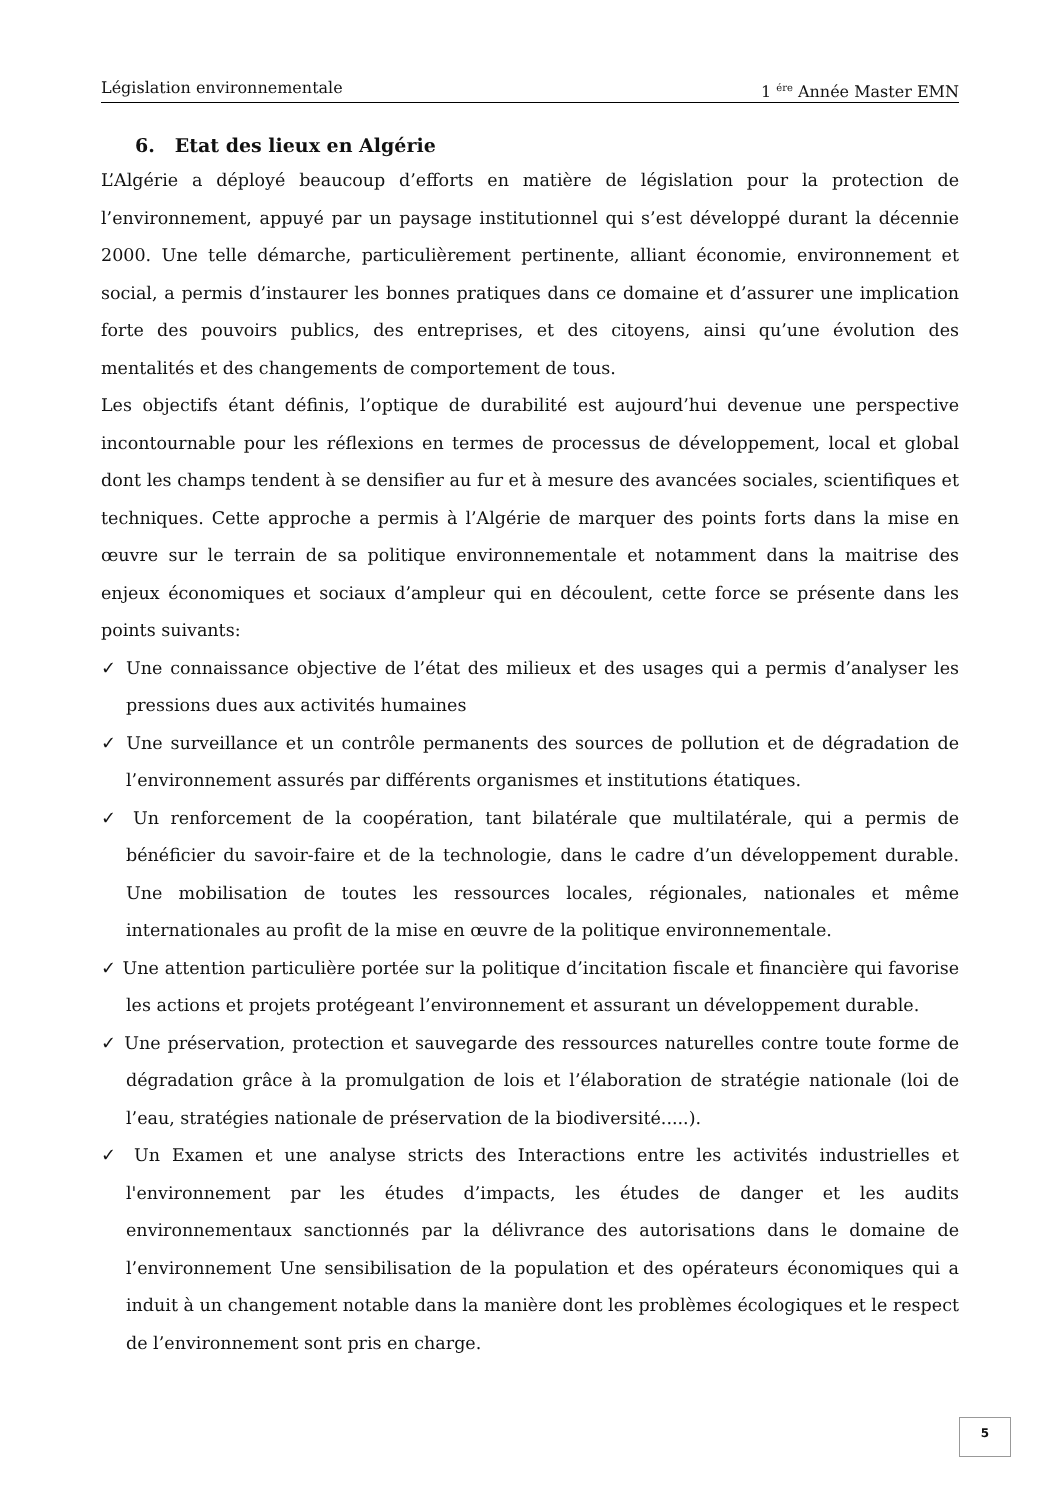Législation environnementale 1 <sup>ére</sup> Année Master EMN
6. Etat des lieux en Algérie
L’Algérie a déployé beaucoup d’efforts en matière de législation pour la protection de l’environnement, appuyé par un paysage institutionnel qui s’est développé durant la décennie 2000. Une telle démarche, particulièrement pertinente, alliant économie, environnement et social, a permis d’instaurer les bonnes pratiques dans ce domaine et d’assurer une implication forte des pouvoirs publics, des entreprises, et des citoyens, ainsi qu’une évolution des mentalités et des changements de comportement de tous.
Les objectifs étant définis, l’optique de durabilité est aujourd’hui devenue une perspective incontournable pour les réflexions en termes de processus de développement, local et global dont les champs tendent à se densifier au fur et à mesure des avancées sociales, scientifiques et techniques. Cette approche a permis à l’Algérie de marquer des points forts dans la mise en œuvre sur le terrain de sa politique environnementale et notamment dans la maitrise des enjeux économiques et sociaux d’ampleur qui en découlent, cette force se présente dans les points suivants:
✓ Une connaissance objective de l’état des milieux et des usages qui a permis d’analyser les pressions dues aux activités humaines
✓ Une surveillance et un contrôle permanents des sources de pollution et de dégradation de l’environnement assurés par différents organismes et institutions étatiques.
✓ Un renforcement de la coopération, tant bilatérale que multilatérale, qui a permis de bénéficier du savoir-faire et de la technologie, dans le cadre d’un développement durable. Une mobilisation de toutes les ressources locales, régionales, nationales et même internationales au profit de la mise en œuvre de la politique environnementale.
✓ Une attention particulière portée sur la politique d’incitation fiscale et financière qui favorise les actions et projets protégeant l’environnement et assurant un développement durable.
✓ Une préservation, protection et sauvegarde des ressources naturelles contre toute forme de dégradation grâce à la promulgation de lois et l’élaboration de stratégie nationale (loi de l’eau, stratégies nationale de préservation de la biodiversité.....).
✓ Un Examen et une analyse stricts des Interactions entre les activités industrielles et l'environnement par les études d’impacts, les études de danger et les audits environnementaux sanctionnés par la délivrance des autorisations dans le domaine de l’environnement Une sensibilisation de la population et des opérateurs économiques qui a induit à un changement notable dans la manière dont les problèmes écologiques et le respect de l’environnement sont pris en charge.
5